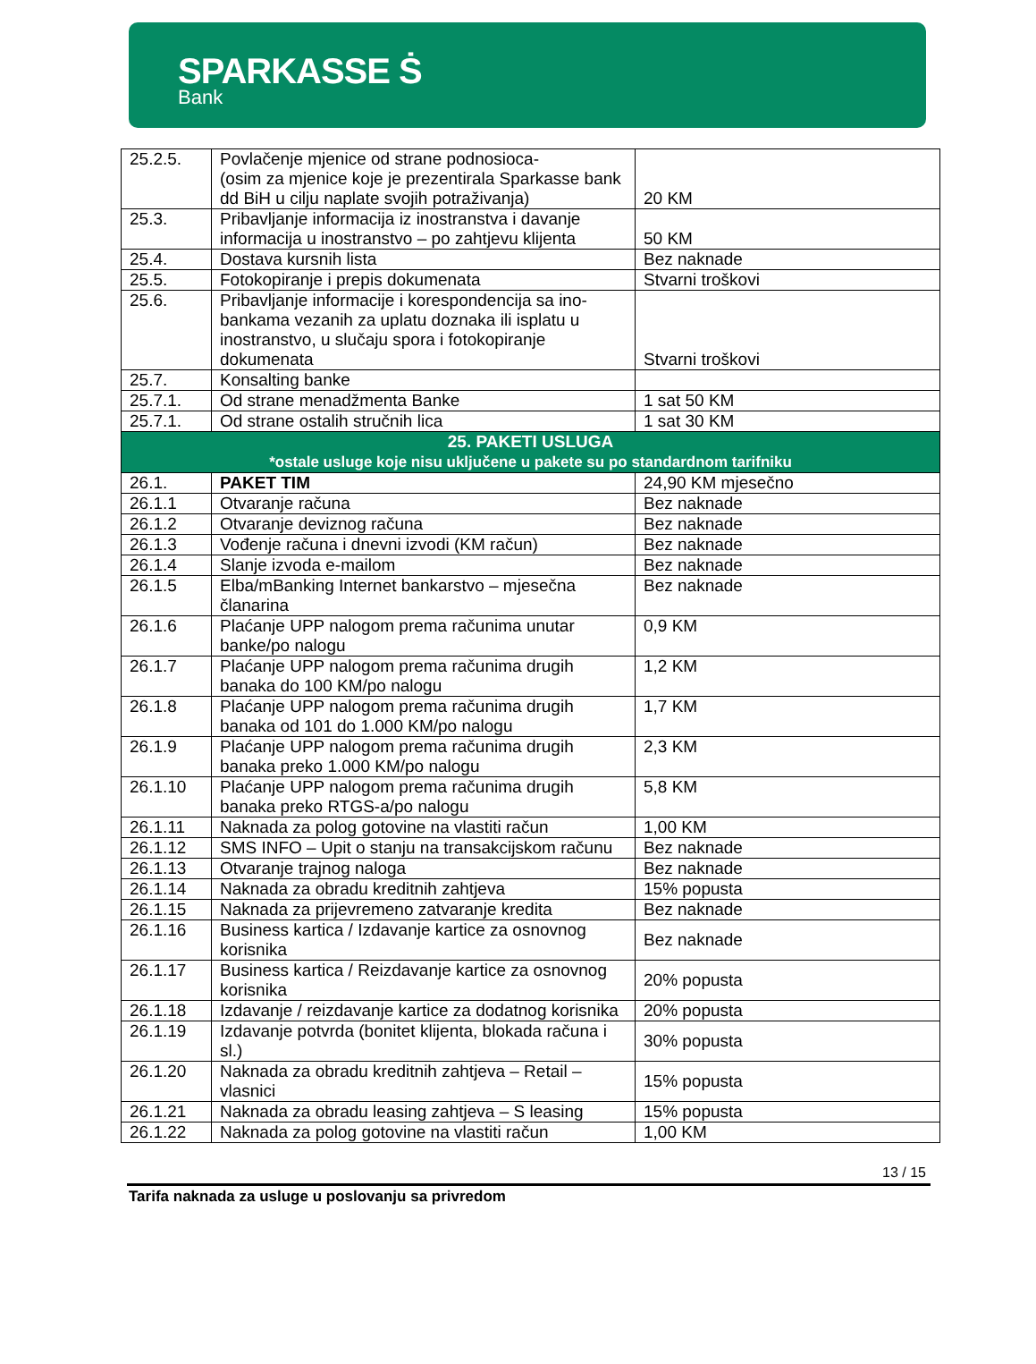SPARKASSE Ṡ
Bank
| 25.2.5. | Povlačenje mjenice od strane podnosioca- (osim za mjenice koje je prezentirala Sparkasse bank dd BiH u cilju naplate svojih potraživanja) | 20 KM |
| 25.3. | Pribavljanje informacija iz inostranstva i davanje informacija u inostranstvo – po zahtjevu klijenta | 50 KM |
| 25.4. | Dostava kursnih lista | Bez naknade |
| 25.5. | Fotokopiranje i prepis dokumenata | Stvarni troškovi |
| 25.6. | Pribavljanje informacije i korespondencija sa ino-bankama vezanih za uplatu doznaka ili isplatu u inostranstvo, u slučaju spora i fotokopiranje dokumenata | Stvarni troškovi |
| 25.7. | Konsalting banke | |
| 25.7.1. | Od strane menadžmenta Banke | 1 sat 50 KM |
| 25.7.1. | Od strane ostalih stručnih lica | 1 sat 30 KM |
| 25. PAKETI USLUGA *ostale usluge koje nisu uključene u pakete su po standardnom tarifniku | | |
| 26.1. | PAKET TIM | 24,90 KM mjesečno |
| 26.1.1 | Otvaranje računa | Bez naknade |
| 26.1.2 | Otvaranje deviznog računa | Bez naknade |
| 26.1.3 | Vođenje računa i dnevni izvodi (KM račun) | Bez naknade |
| 26.1.4 | Slanje izvoda e-mailom | Bez naknade |
| 26.1.5 | Elba/mBanking Internet bankarstvo – mjesečna članarina | Bez naknade |
| 26.1.6 | Plaćanje UPP nalogom prema računima unutar banke/po nalogu | 0,9 KM |
| 26.1.7 | Plaćanje UPP nalogom prema računima drugih banaka do 100 KM/po nalogu | 1,2 KM |
| 26.1.8 | Plaćanje UPP nalogom prema računima drugih banaka od 101 do 1.000 KM/po nalogu | 1,7 KM |
| 26.1.9 | Plaćanje UPP nalogom prema računima drugih banaka preko 1.000 KM/po nalogu | 2,3 KM |
| 26.1.10 | Plaćanje UPP nalogom prema računima drugih banaka preko RTGS-a/po nalogu | 5,8 KM |
| 26.1.11 | Naknada za polog gotovine na vlastiti račun | 1,00 KM |
| 26.1.12 | SMS INFO – Upit o stanju na transakcijskom računu | Bez naknade |
| 26.1.13 | Otvaranje trajnog naloga | Bez naknade |
| 26.1.14 | Naknada za obradu kreditnih zahtjeva | 15% popusta |
| 26.1.15 | Naknada za prijevremeno zatvaranje kredita | Bez naknade |
| 26.1.16 | Business kartica / Izdavanje kartice za osnovnog korisnika | Bez naknade |
| 26.1.17 | Business kartica / Reizdavanje kartice za osnovnog korisnika | 20% popusta |
| 26.1.18 | Izdavanje / reizdavanje kartice za dodatnog korisnika | 20% popusta |
| 26.1.19 | Izdavanje potvrda (bonitet klijenta, blokada računa i sl.) | 30% popusta |
| 26.1.20 | Naknada za obradu kreditnih zahtjeva – Retail – vlasnici | 15% popusta |
| 26.1.21 | Naknada za obradu leasing zahtjeva – S leasing | 15% popusta |
| 26.1.22 | Naknada za polog gotovine na vlastiti račun | 1,00 KM |
13 / 15
Tarifa naknada za usluge u poslovanju sa privredom